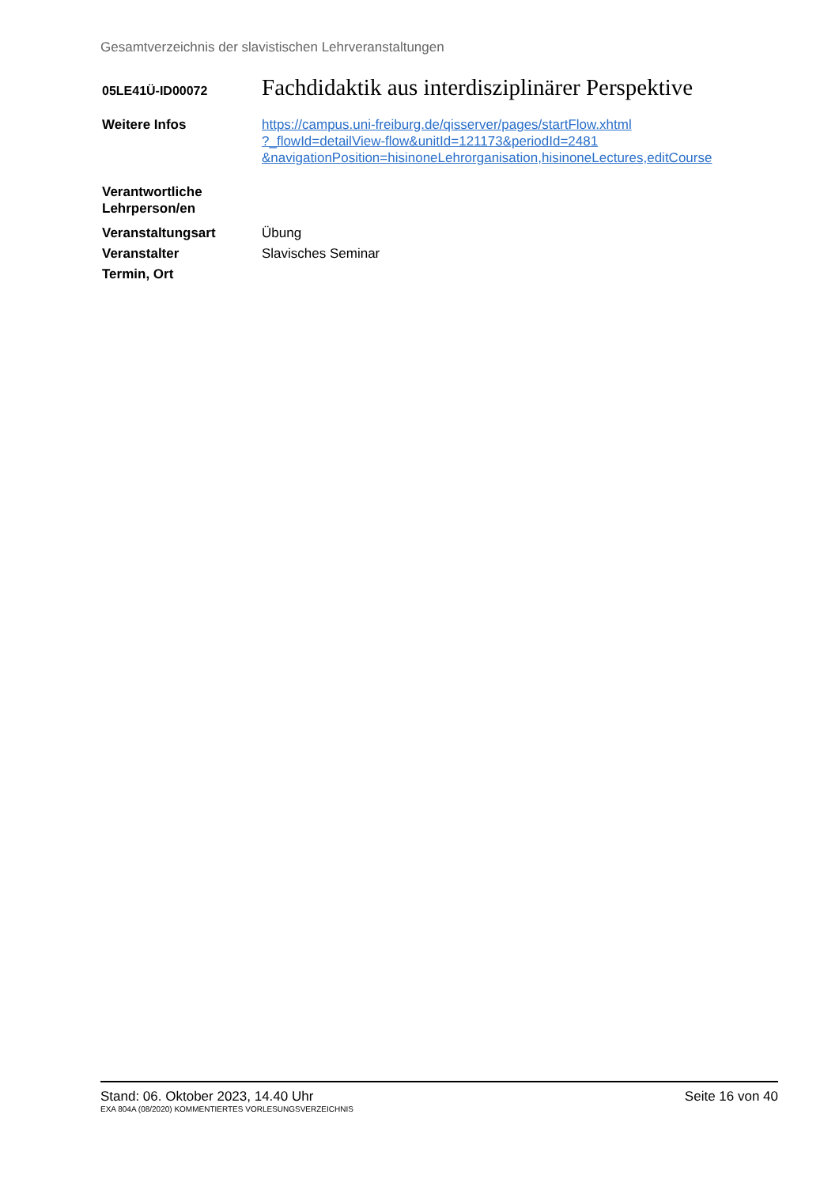Gesamtverzeichnis der slavistischen Lehrveranstaltungen
05LE41Ü-ID00072
Fachdidaktik aus interdisziplinärer Perspektive
Weitere Infos https://campus.uni-freiburg.de/qisserver/pages/startFlow.xhtml
?_flowId=detailView-flow&unitId=121173&periodId=2481
&navigationPosition=hisinoneLehrorganisation,hisinoneLectures,editCourse
Verantwortliche Lehrperson/en
Veranstaltungsart Übung
Veranstalter Slavisches Seminar
Termin, Ort
Stand: 06. Oktober 2023, 14.40 Uhr Seite 16 von 40
EXA 804A (08/2020) KOMMENTIERTES VORLESUNGSVERZEICHNIS